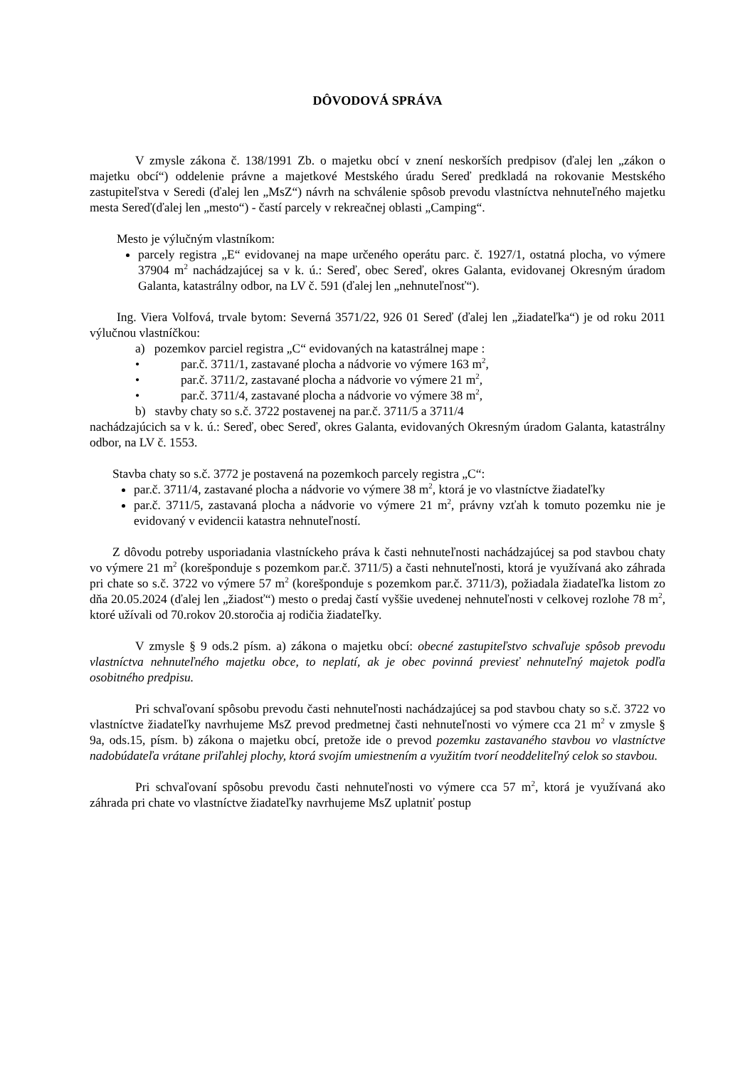DÔVODOVÁ SPRÁVA
V zmysle zákona č. 138/1991 Zb. o majetku obcí v znení neskorších predpisov (ďalej len „zákon o majetku obcí“) oddelenie právne a majetkové Mestského úradu Sereď predkladá na rokovanie Mestského zastupiteľstva v Seredi (ďalej len „MsZ“) návrh na schválenie spôsob prevodu vlastníctva nehnuteľného majetku mesta Sereď(ďalej len „mesto“) - častí parcely v rekreačnej oblasti „Camping“.
Mesto je výlučným vlastníkom:
parcely registra „E“ evidovanej na mape určeného operátu parc. č. 1927/1, ostatná plocha, vo výmere 37904 m<sup>2</sup> nachádzajúcej sa v k. ú.: Sereď, obec Sereď, okres Galanta, evidovanej Okresným úradom Galanta, katastrálny odbor, na LV č. 591 (ďalej len „nehnuteľnosť“).
Ing. Viera Volfová, trvale bytom: Severná 3571/22, 926 01 Sereď (ďalej len „žiadateľka“) je od roku 2011 výlučnou vlastníčkou:
a) pozemkov parciel registra „C“ evidovaných na katastrálnej mape :
• par.č. 3711/1, zastavané plocha a nádvorie vo výmere 163 m<sup>2</sup>,
• par.č. 3711/2, zastavané plocha a nádvorie vo výmere 21 m<sup>2</sup>,
• par.č. 3711/4, zastavané plocha a nádvorie vo výmere 38 m<sup>2</sup>,
b) stavby chaty so s.č. 3722 postavenej na par.č. 3711/5 a 3711/4
nachádzajúcich sa v k. ú.: Sereď, obec Sereď, okres Galanta, evidovaných Okresným úradom Galanta, katastrálny odbor, na LV č. 1553.
Stavba chaty so s.č. 3772 je postavená na pozemkoch parcely registra „C“:
par.č. 3711/4, zastavané plocha a nádvorie vo výmere 38 m<sup>2</sup>, ktorá je vo vlastníctve žiadateľky
par.č. 3711/5, zastavaná plocha a nádvorie vo výmere 21 m<sup>2</sup>, právny vzťah k tomuto pozemku nie je evidovaný v evidencii katastra nehnuteľností.
Z dôvodu potreby usporiadania vlastníckeho práva k časti nehnuteľnosti nachádzajúcej sa pod stavbou chaty vo výmere 21 m<sup>2</sup> (korešponduje s pozemkom par.č. 3711/5) a časti nehnuteľnosti, ktorá je využívaná ako záhrada pri chate so s.č. 3722 vo výmere 57 m<sup>2</sup> (korešponduje s pozemkom par.č. 3711/3), požiadala žiadateľka listom zo dňa 20.05.2024 (ďalej len „žiadosť“) mesto o predaj častí vyššie uvedenej nehnuteľnosti v celkovej rozlohe 78 m<sup>2</sup>, ktoré užívali od 70.rokov 20.storočia aj rodičia žiadateľky.
V zmysle § 9 ods.2 písm. a) zákona o majetku obcí: obecné zastupiteľstvo schvaľuje spôsob prevodu vlastníctva nehnuteľného majetku obce, to neplatí, ak je obec povinná previesť nehnuteľný majetok podľa osobitného predpisu.
Pri schvaľovaní spôsobu prevodu časti nehnuteľnosti nachádzajúcej sa pod stavbou chaty so s.č. 3722 vo vlastníctve žiadateľky navrhujeme MsZ prevod predmetnej časti nehnuteľnosti vo výmere cca 21 m<sup>2</sup> v zmysle § 9a, ods.15, písm. b) zákona o majetku obcí, pretože ide o prevod pozemku zastavaného stavbou vo vlastníctve nadobúdateľa vrátane priľahlej plochy, ktorá svojím umiestnením a využitím tvorí neoddeliteľný celok so stavbou.
Pri schvaľovaní spôsobu prevodu časti nehnuteľnosti vo výmere cca 57 m<sup>2</sup>, ktorá je využívaná ako záhrada pri chate vo vlastníctve žiadateľky navrhujeme MsZ uplatniť postup